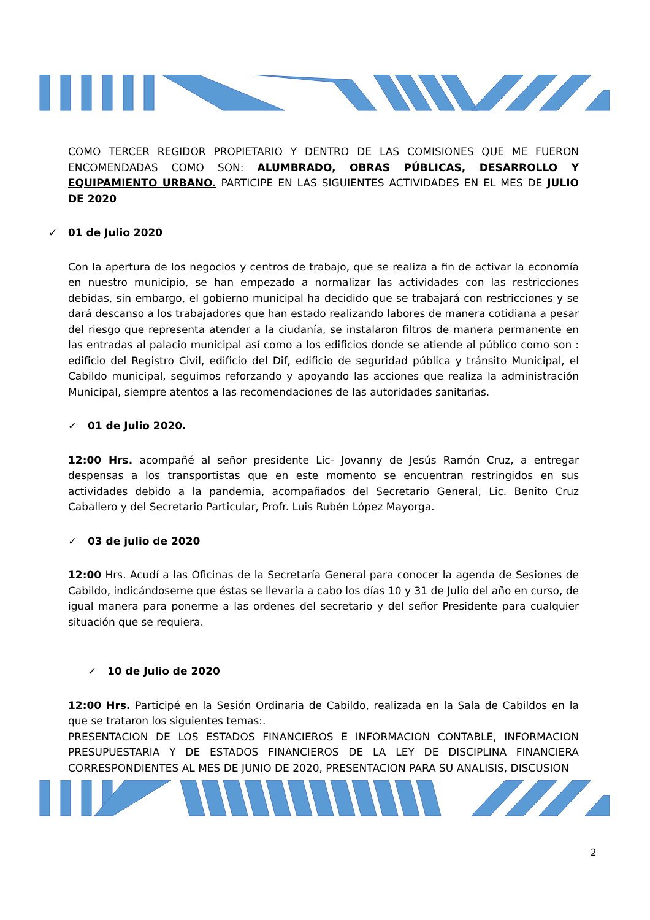COMO TERCER REGIDOR PROPIETARIO Y DENTRO DE LAS COMISIONES QUE ME FUERON ENCOMENDADAS COMO SON: ALUMBRADO, OBRAS PÚBLICAS, DESARROLLO Y EQUIPAMIENTO URBANO. PARTICIPE EN LAS SIGUIENTES ACTIVIDADES EN EL MES DE JULIO DE 2020
✓ 01 de Julio 2020
Con la apertura de los negocios y centros de trabajo, que se realiza a fin de activar la economía en nuestro municipio, se han empezado a normalizar las actividades con las restricciones debidas, sin embargo, el gobierno municipal ha decidido que se trabajará con restricciones y se dará descanso a los trabajadores que han estado realizando labores de manera cotidiana a pesar del riesgo que representa atender a la ciudanía, se instalaron filtros de manera permanente en las entradas al palacio municipal así como a los edificios donde se atiende al público como son : edificio del Registro Civil, edificio del Dif, edificio de seguridad pública y tránsito Municipal, el Cabildo municipal, seguimos reforzando y apoyando las acciones que realiza la administración Municipal, siempre atentos a las recomendaciones de las autoridades sanitarias.
✓ 01 de Julio 2020.
12:00 Hrs. acompañé al señor presidente Lic- Jovanny de Jesús Ramón Cruz, a entregar despensas a los transportistas que en este momento se encuentran restringidos en sus actividades debido a la pandemia, acompañados del Secretario General, Lic. Benito Cruz Caballero y del Secretario Particular, Profr. Luis Rubén López Mayorga.
✓ 03 de julio de 2020
12:00 Hrs. Acudí a las Oficinas de la Secretaría General para conocer la agenda de Sesiones de Cabildo, indicándoseme que éstas se llevaría a cabo los días 10 y 31 de Julio del año en curso, de igual manera para ponerme a las ordenes del secretario y del señor Presidente para cualquier situación que se requiera.
✓ 10 de Julio de 2020
12:00 Hrs. Participé en la Sesión Ordinaria de Cabildo, realizada en la Sala de Cabildos en la que se trataron los siguientes temas:.
PRESENTACION DE LOS ESTADOS FINANCIEROS E INFORMACION CONTABLE, INFORMACION PRESUPUESTARIA Y DE ESTADOS FINANCIEROS DE LA LEY DE DISCIPLINA FINANCIERA CORRESPONDIENTES AL MES DE JUNIO DE 2020, PRESENTACION PARA SU ANALISIS, DISCUSION
2